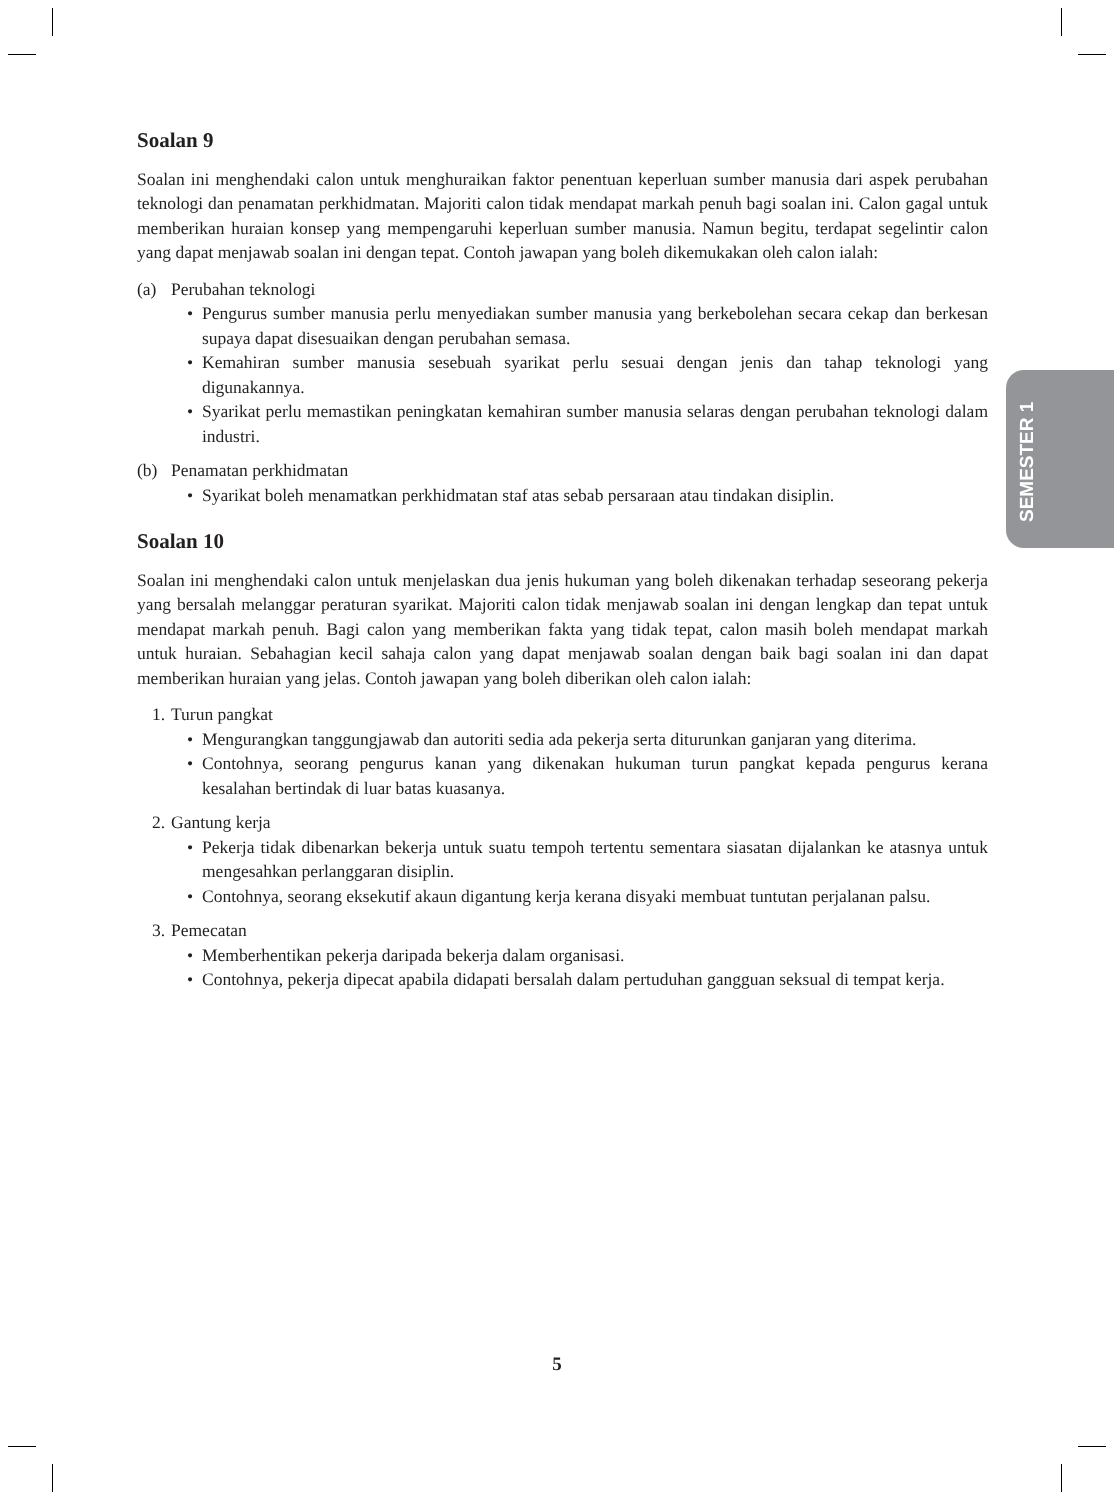Soalan 9
Soalan ini menghendaki calon untuk menghuraikan faktor penentuan keperluan sumber manusia dari aspek perubahan teknologi dan penamatan perkhidmatan. Majoriti calon tidak mendapat markah penuh bagi soalan ini. Calon gagal untuk memberikan huraian konsep yang mempengaruhi keperluan sumber manusia. Namun begitu, terdapat segelintir calon yang dapat menjawab soalan ini dengan tepat. Contoh jawapan yang boleh dikemukakan oleh calon ialah:
(a) Perubahan teknologi
• Pengurus sumber manusia perlu menyediakan sumber manusia yang berkebolehan secara cekap dan berkesan supaya dapat disesuaikan dengan perubahan semasa.
• Kemahiran sumber manusia sesebuah syarikat perlu sesuai dengan jenis dan tahap teknologi yang digunakannya.
• Syarikat perlu memastikan peningkatan kemahiran sumber manusia selaras dengan perubahan teknologi dalam industri.
(b) Penamatan perkhidmatan
• Syarikat boleh menamatkan perkhidmatan staf atas sebab persaraan atau tindakan disiplin.
Soalan 10
Soalan ini menghendaki calon untuk menjelaskan dua jenis hukuman yang boleh dikenakan terhadap seseorang pekerja yang bersalah melanggar peraturan syarikat. Majoriti calon tidak menjawab soalan ini dengan lengkap dan tepat untuk mendapat markah penuh. Bagi calon yang memberikan fakta yang tidak tepat, calon masih boleh mendapat markah untuk huraian. Sebahagian kecil sahaja calon yang dapat menjawab soalan dengan baik bagi soalan ini dan dapat memberikan huraian yang jelas. Contoh jawapan yang boleh diberikan oleh calon ialah:
1. Turun pangkat
• Mengurangkan tanggungjawab dan autoriti sedia ada pekerja serta diturunkan ganjaran yang diterima.
• Contohnya, seorang pengurus kanan yang dikenakan hukuman turun pangkat kepada pengurus kerana kesalahan bertindak di luar batas kuasanya.
2. Gantung kerja
• Pekerja tidak dibenarkan bekerja untuk suatu tempoh tertentu sementara siasatan dijalankan ke atasnya untuk mengesahkan perlanggaran disiplin.
• Contohnya, seorang eksekutif akaun digantung kerja kerana disyaki membuat tuntutan perjalanan palsu.
3. Pemecatan
• Memberhentikan pekerja daripada bekerja dalam organisasi.
• Contohnya, pekerja dipecat apabila didapati bersalah dalam pertuduhan gangguan seksual di tempat kerja.
SEMESTER 1
5